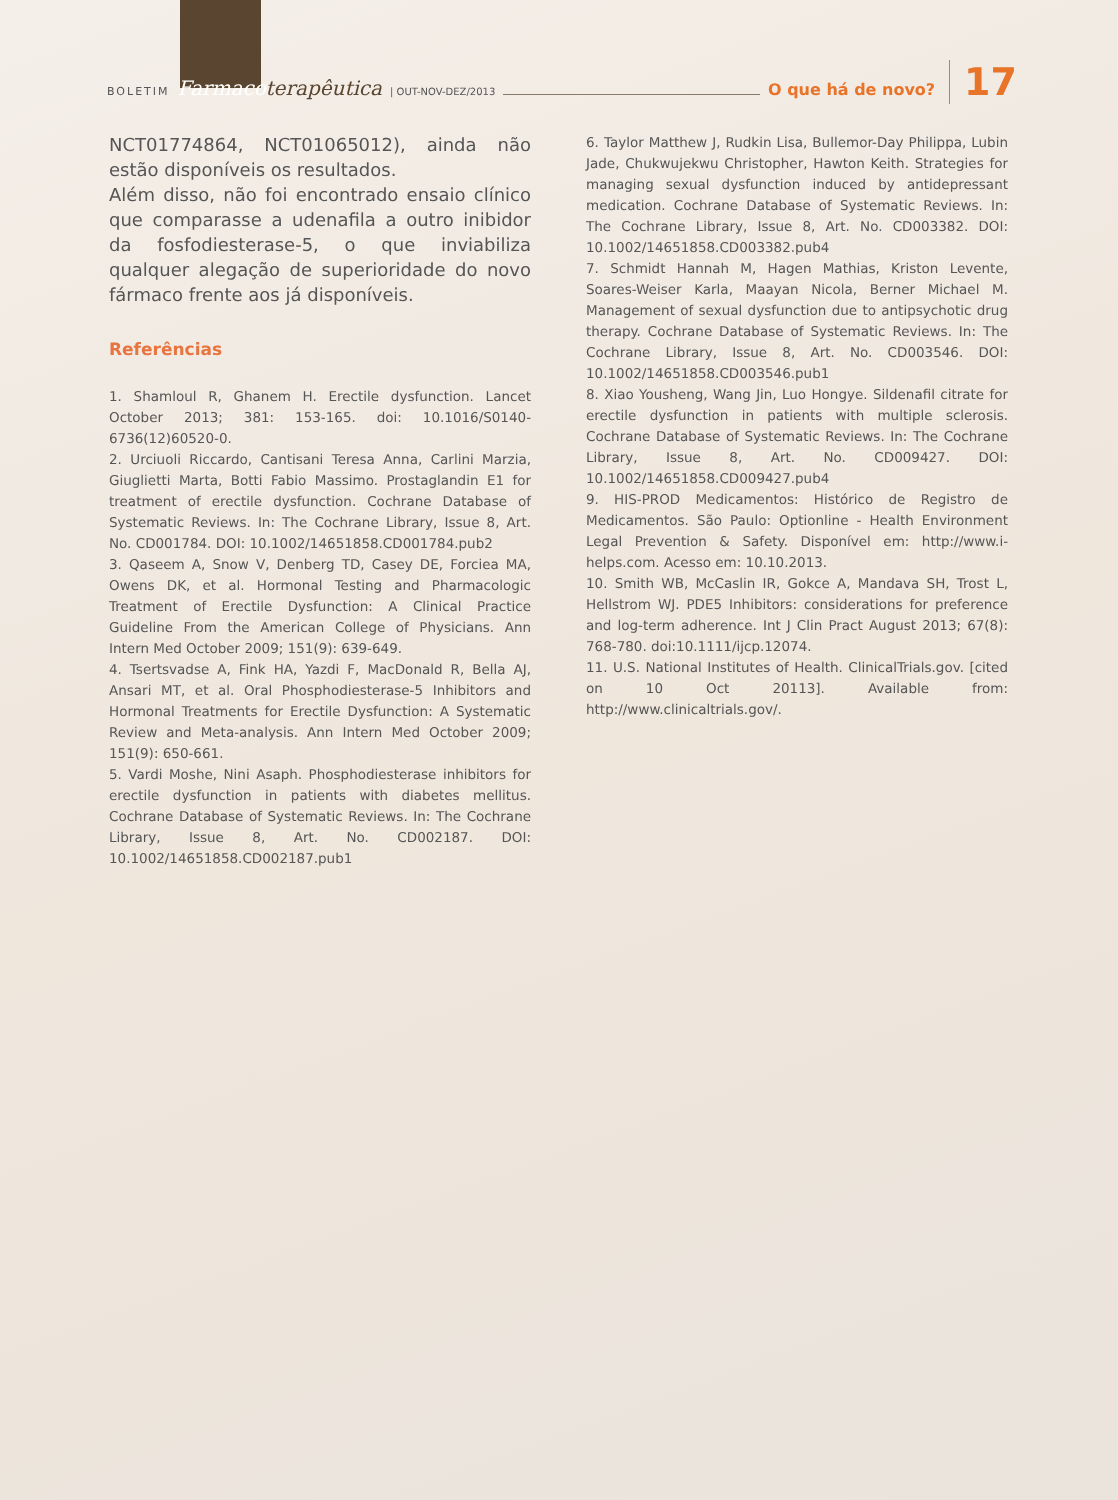BOLETIM Farmaco terapêutica | OUT-NOV-DEZ/2013 O que há de novo? 17
NCT01774864, NCT01065012), ainda não estão disponíveis os resultados.
Além disso, não foi encontrado ensaio clínico que comparasse a udenafila a outro inibidor da fosfodiesterase-5, o que inviabiliza qualquer alegação de superioridade do novo fármaco frente aos já disponíveis.
Referências
1. Shamloul R, Ghanem H. Erectile dysfunction. Lancet October 2013; 381: 153-165. doi: 10.1016/S0140-6736(12)60520-0.
2. Urciuoli Riccardo, Cantisani Teresa Anna, Carlini Marzia, Giuglietti Marta, Botti Fabio Massimo. Prostaglandin E1 for treatment of erectile dysfunction. Cochrane Database of Systematic Reviews. In: The Cochrane Library, Issue 8, Art. No. CD001784. DOI: 10.1002/14651858.CD001784.pub2
3. Qaseem A, Snow V, Denberg TD, Casey DE, Forciea MA, Owens DK, et al. Hormonal Testing and Pharmacologic Treatment of Erectile Dysfunction: A Clinical Practice Guideline From the American College of Physicians. Ann Intern Med October 2009; 151(9): 639-649.
4. Tsertsvadse A, Fink HA, Yazdi F, MacDonald R, Bella AJ, Ansari MT, et al. Oral Phosphodiesterase-5 Inhibitors and Hormonal Treatments for Erectile Dysfunction: A Systematic Review and Meta-analysis. Ann Intern Med October 2009; 151(9): 650-661.
5. Vardi Moshe, Nini Asaph. Phosphodiesterase inhibitors for erectile dysfunction in patients with diabetes mellitus. Cochrane Database of Systematic Reviews. In: The Cochrane Library, Issue 8, Art. No. CD002187. DOI: 10.1002/14651858.CD002187.pub1
6. Taylor Matthew J, Rudkin Lisa, Bullemor-Day Philippa, Lubin Jade, Chukwujekwu Christopher, Hawton Keith. Strategies for managing sexual dysfunction induced by antidepressant medication. Cochrane Database of Systematic Reviews. In: The Cochrane Library, Issue 8, Art. No. CD003382. DOI: 10.1002/14651858.CD003382.pub4
7. Schmidt Hannah M, Hagen Mathias, Kriston Levente, Soares-Weiser Karla, Maayan Nicola, Berner Michael M. Management of sexual dysfunction due to antipsychotic drug therapy. Cochrane Database of Systematic Reviews. In: The Cochrane Library, Issue 8, Art. No. CD003546. DOI: 10.1002/14651858.CD003546.pub1
8. Xiao Yousheng, Wang Jin, Luo Hongye. Sildenafil citrate for erectile dysfunction in patients with multiple sclerosis. Cochrane Database of Systematic Reviews. In: The Cochrane Library, Issue 8, Art. No. CD009427. DOI: 10.1002/14651858.CD009427.pub4
9. HIS-PROD Medicamentos: Histórico de Registro de Medicamentos. São Paulo: Optionline - Health Environment Legal Prevention & Safety. Disponível em: http://www.i-helps.com. Acesso em: 10.10.2013.
10. Smith WB, McCaslin IR, Gokce A, Mandava SH, Trost L, Hellstrom WJ. PDE5 Inhibitors: considerations for preference and log-term adherence. Int J Clin Pract August 2013; 67(8): 768-780. doi:10.1111/ijcp.12074.
11. U.S. National Institutes of Health. ClinicalTrials.gov. [cited on 10 Oct 20113]. Available from: http://www.clinicaltrials.gov/.